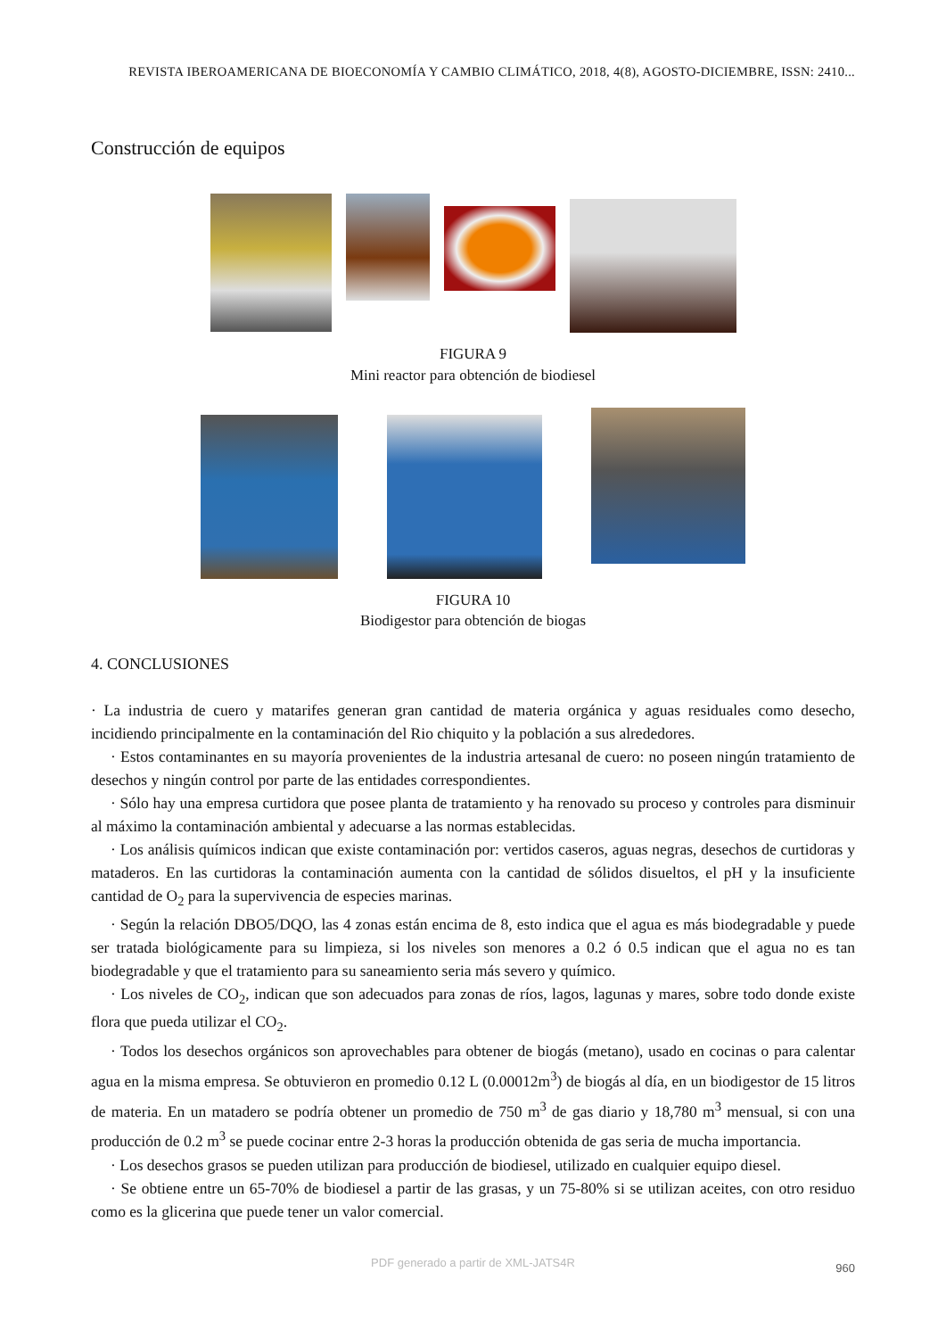REVISTA IBEROAMERICANA DE BIOECONOMÍA Y CAMBIO CLIMÁTICO, 2018, 4(8), AGOSTO-DICIEMBRE, ISSN: 2410...
Construcción de equipos
FIGURA 9
Mini reactor para obtención de biodiesel
FIGURA 10
Biodigestor para obtención de biogas
4. CONCLUSIONES
· La industria de cuero y matarifes generan gran cantidad de materia orgánica y aguas residuales como desecho, incidiendo principalmente en la contaminación del Rio chiquito y la población a sus alrededores.
· Estos contaminantes en su mayoría provenientes de la industria artesanal de cuero: no poseen ningún tratamiento de desechos y ningún control por parte de las entidades correspondientes.
· Sólo hay una empresa curtidora que posee planta de tratamiento y ha renovado su proceso y controles para disminuir al máximo la contaminación ambiental y adecuarse a las normas establecidas.
· Los análisis químicos indican que existe contaminación por: vertidos caseros, aguas negras, desechos de curtidoras y mataderos. En las curtidoras la contaminación aumenta con la cantidad de sólidos disueltos, el pH y la insuficiente cantidad de O<sub>2</sub> para la supervivencia de especies marinas.
· Según la relación DBO5/DQO, las 4 zonas están encima de 8, esto indica que el agua es más biodegradable y puede ser tratada biológicamente para su limpieza, si los niveles son menores a 0.2 ó 0.5 indican que el agua no es tan biodegradable y que el tratamiento para su saneamiento seria más severo y químico.
· Los niveles de CO<sub>2</sub>, indican que son adecuados para zonas de ríos, lagos, lagunas y mares, sobre todo donde existe flora que pueda utilizar el CO<sub>2</sub>.
· Todos los desechos orgánicos son aprovechables para obtener de biogás (metano), usado en cocinas o para calentar agua en la misma empresa. Se obtuvieron en promedio 0.12 L (0.00012m<sup>3</sup>) de biogás al día, en un biodigestor de 15 litros de materia. En un matadero se podría obtener un promedio de 750 m<sup>3</sup> de gas diario y 18,780 m<sup>3</sup> mensual, si con una producción de 0.2 m<sup>3</sup> se puede cocinar entre 2-3 horas la producción obtenida de gas seria de mucha importancia.
· Los desechos grasos se pueden utilizan para producción de biodiesel, utilizado en cualquier equipo diesel.
· Se obtiene entre un 65-70% de biodiesel a partir de las grasas, y un 75-80% si se utilizan aceites, con otro residuo como es la glicerina que puede tener un valor comercial.
PDF generado a partir de XML-JATS4R 960